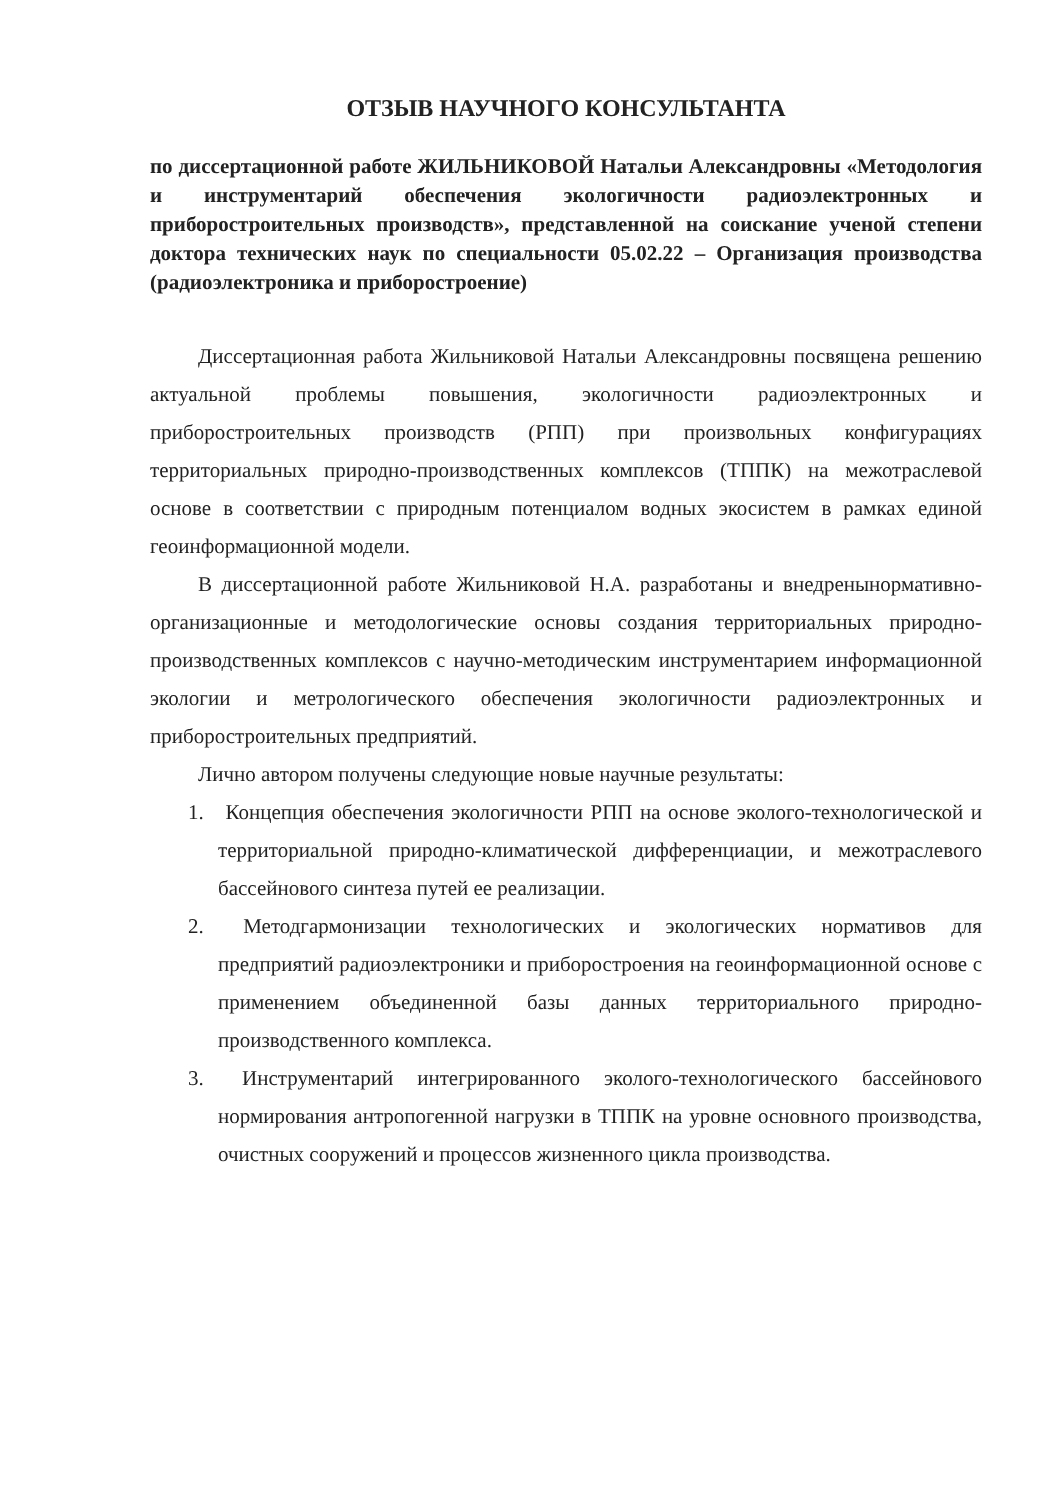ОТЗЫВ НАУЧНОГО КОНСУЛЬТАНТА
по диссертационной работе ЖИЛЬНИКОВОЙ Натальи Александровны «Методология и инструментарий обеспечения экологичности радиоэлектронных и приборостроительных производств», представленной на соискание ученой степени доктора технических наук по специальности 05.02.22 – Организация производства (радиоэлектроника и приборостроение)
Диссертационная работа Жильниковой Натальи Александровны посвящена решению актуальной проблемы повышения, экологичности радиоэлектронных и приборостроительных производств (РПП) при произвольных конфигурациях территориальных природно-производственных комплексов (ТППК) на межотраслевой основе в соответствии с природным потенциалом водных экосистем в рамках единой геоинформационной модели.
В диссертационной работе Жильниковой Н.А. разработаны и внедренынормативно-организационные и методологические основы создания территориальных природно-производственных комплексов с научно-методическим инструментарием информационной экологии и метрологического обеспечения экологичности радиоэлектронных и приборостроительных предприятий.
Лично автором получены следующие новые научные результаты:
1. Концепция обеспечения экологичности РПП на основе эколого-технологической и территориальной природно-климатической дифференциации, и межотраслевого бассейнового синтеза путей ее реализации.
2. Методгармонизации технологических и экологических нормативов для предприятий радиоэлектроники и приборостроения на геоинформационной основе с применением объединенной базы данных территориального природно-производственного комплекса.
3. Инструментарий интегрированного эколого-технологического бассейнового нормирования антропогенной нагрузки в ТППК на уровне основного производства, очистных сооружений и процессов жизненного цикла производства.